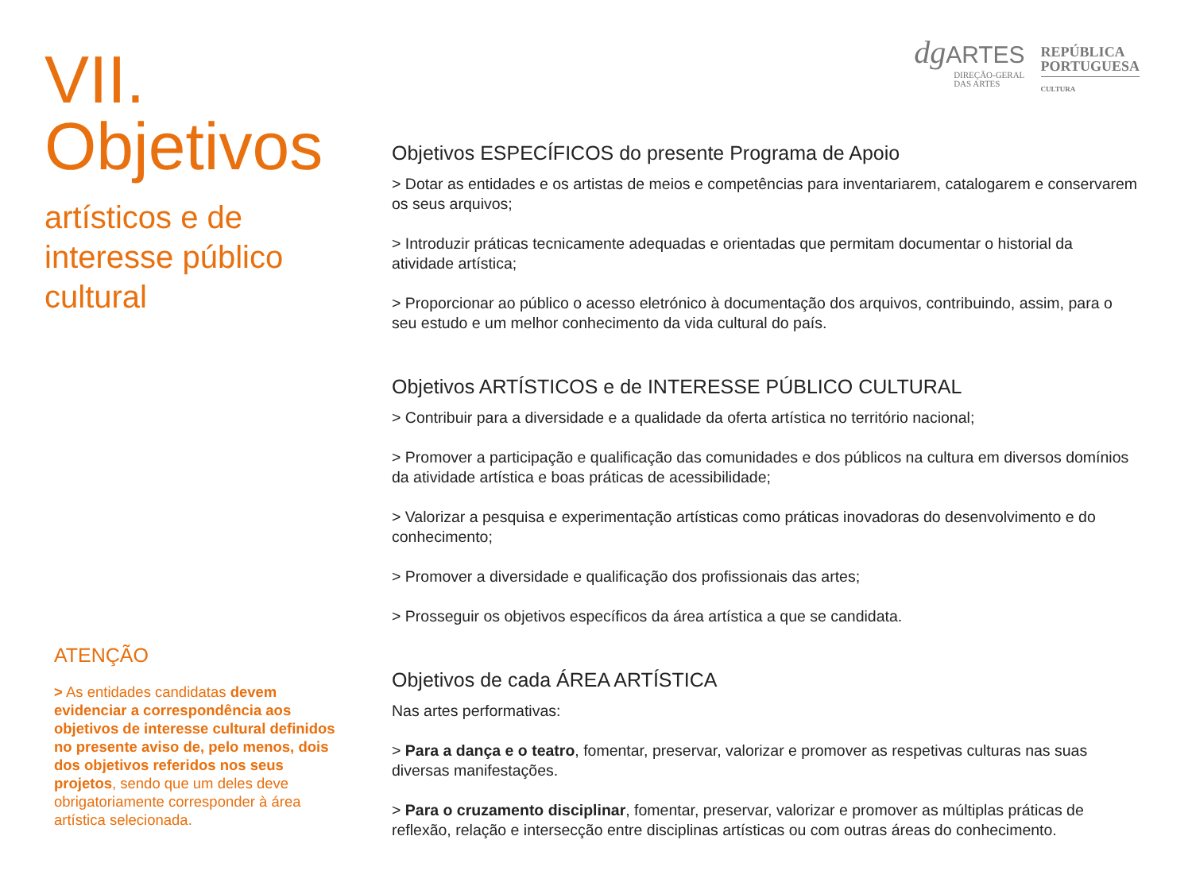VII. Objetivos
artísticos e de
interesse público
cultural
ATENÇÃO
> As entidades candidatas devem evidenciar a correspondência aos objetivos de interesse cultural definidos no presente aviso de, pelo menos, dois dos objetivos referidos nos seus projetos, sendo que um deles deve obrigatoriamente corresponder à área artística selecionada.
dg ARTES
DIREÇÃO-GERAL
DAS ARTES
REPÚBLICA
PORTUGUESA
CULTURA
Objetivos ESPECÍFICOS do presente Programa de Apoio
> Dotar as entidades e os artistas de meios e competências para inventariarem, catalogarem e conservarem os seus arquivos;
> Introduzir práticas tecnicamente adequadas e orientadas que permitam documentar o historial da atividade artística;
> Proporcionar ao público o acesso eletrónico à documentação dos arquivos, contribuindo, assim, para o seu estudo e um melhor conhecimento da vida cultural do país.
Objetivos ARTÍSTICOS e de INTERESSE PÚBLICO CULTURAL
> Contribuir para a diversidade e a qualidade da oferta artística no território nacional;
> Promover a participação e qualificação das comunidades e dos públicos na cultura em diversos domínios da atividade artística e boas práticas de acessibilidade;
> Valorizar a pesquisa e experimentação artísticas como práticas inovadoras do desenvolvimento e do conhecimento;
> Promover a diversidade e qualificação dos profissionais das artes;
> Prosseguir os objetivos específicos da área artística a que se candidata.
Objetivos de cada ÁREA ARTÍSTICA
Nas artes performativas:
> Para a dança e o teatro, fomentar, preservar, valorizar e promover as respetivas culturas nas suas diversas manifestações.
> Para o cruzamento disciplinar, fomentar, preservar, valorizar e promover as múltiplas práticas de reflexão, relação e intersecção entre disciplinas artísticas ou com outras áreas do conhecimento.